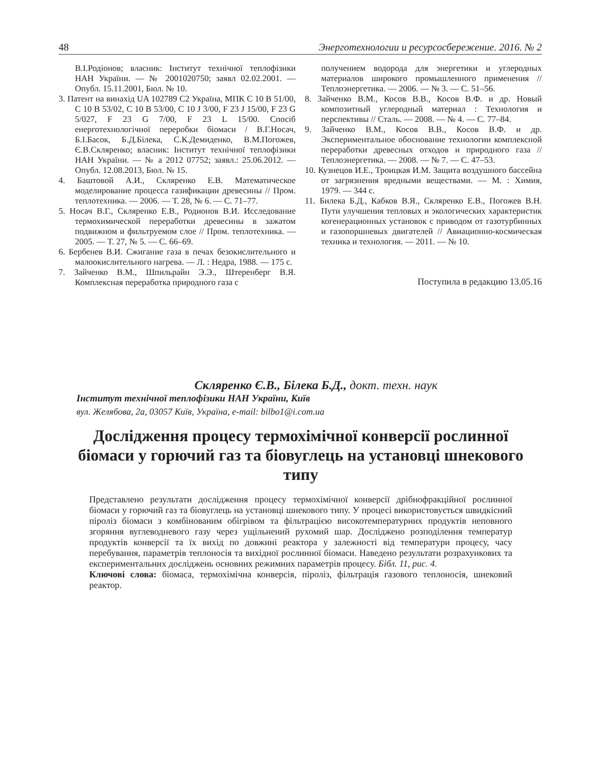48 Энерготехнологии и ресурсосбережение. 2016. № 2
В.І.Родіонов; власник: Інститут технічної теплофізики НАН України. — № 2001020750; заявл 02.02.2001. — Опубл. 15.11.2001, Бюл. № 10.
3. Патент на винахід UA 102789 C2 Україна, МПК С 10 В 51/00, С 10 В 53/02, С 10 В 53/00, С 10 J 3/00, F 23 J 15/00, F 23 G 5/027, F 23 G 7/00, F 23 L 15/00. Спосіб енерготехнологічної переробки біомаси / В.Г.Носач, Б.І.Басок, Б.Д.Білека, С.К.Демиденко, В.М.Погожев, Є.В.Скляренко; власник: Інститут технічної теплофізики НАН України. — № а 2012 07752; заявл.: 25.06.2012. — Опубл. 12.08.2013, Бюл. № 15.
4. Баштовой А.И., Скляренко Е.В. Математическое моделирование процесса газификации древесины // Пром. теплотехника. — 2006. — Т. 28, № 6. — С. 71–77.
5. Носач В.Г., Скляренко Е.В., Родионов В.И. Исследование термохимической переработки древесины в зажатом подвижном и фильтруемом слое // Пром. теплотехника. — 2005. — Т. 27, № 5. — С. 66–69.
6. Бербенев В.И. Сжигание газа в печах безокислительного и малоокислительного нагрева. — Л. : Недра, 1988. — 175 с.
7. Зайченко В.М., Шпильрайн Э.Э., Штеренберг В.Я. Комплексная переработка природного газа с
получением водорода для энергетики и углеродных материалов широкого промышленного применения // Теплоэнергетика. — 2006. — № 3. — С. 51–56.
8. Зайченко В.М., Косов В.В., Косов В.Ф. и др. Новый композитный углеродный материал : Технология и перспективы // Сталь. — 2008. — № 4. — С. 77–84.
9. Зайченко В.М., Косов В.В., Косов В.Ф. и др. Экспериментальное обоснование технологии комплексной переработки древесных отходов и природного газа // Теплоэнергетика. — 2008. — № 7. — С. 47–53.
10. Кузнецов И.Е., Троицкая И.М. Защита воздушного бассейна от загрязнения вредными веществами. — М. : Химия, 1979. — 344 с.
11. Билека Б.Д., Кабков В.Я., Скляренко Е.В., Погожев В.Н. Пути улучшения тепловых и экологических характеристик когенерационных установок с приводом от газотурбинных и газопоршневых двигателей // Авиационно-космическая техника и технология. — 2011. — № 10.
Поступила в редакцию 13.05.16
Скляренко Є.В., Білека Б.Д., докт. техн. наук
Інститут технічної теплофізики НАН України, Київ
вул. Желябова, 2а, 03057 Київ, Україна, e-mail: bilbo1@i.com.ua
Дослідження процесу термохімічної конверсії рослинної біомаси у горючий газ та біовуглець на установці шнекового типу
Представлено результати дослідження процесу термохімічної конверсії дрібнофракційної рослинної біомаси у горючий газ та біовуглець на установці шнекового типу. У процесі використовується швидкісний піроліз біомаси з комбінованим обігрівом та фільтрацією високотемпературних продуктів неповного згоряння вуглеводневого газу через ущільнений рухомий шар. Досліджено розподілення температур продуктів конверсії та їх вихід по довжині реактора у залежності від температури процесу, часу перебування, параметрів теплоносія та вихідної рослинної біомаси. Наведено результати розрахункових та експериментальних досліджень основних режимних параметрів процесу. Бібл. 11, рис. 4.
Ключові слова: біомаса, термохімічна конверсія, піроліз, фільтрація газового теплоносія, шнековий реактор.